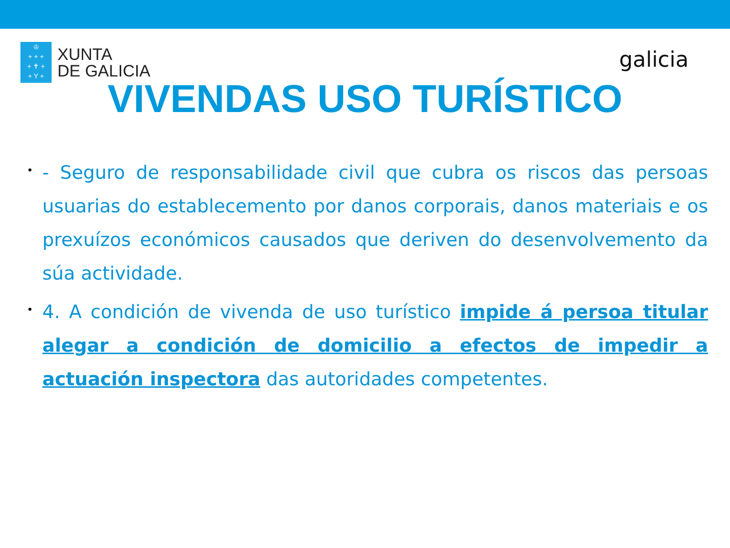♔
+ + +
+ ✝ +
+ Y +
XUNTA
DE GALICIA
galicia
VIVENDAS USO TURÍSTICO
•
- Seguro de responsabilidade civil que cubra os riscos das persoas usuarias do establecemento por danos corporais, danos materiais e os prexuízos económicos causados que deriven do desenvolvemento da súa actividade.
•
4. A condición de vivenda de uso turístico impide á persoa titular alegar a condición de domicilio a efectos de impedir a actuación inspectora das autoridades competentes.